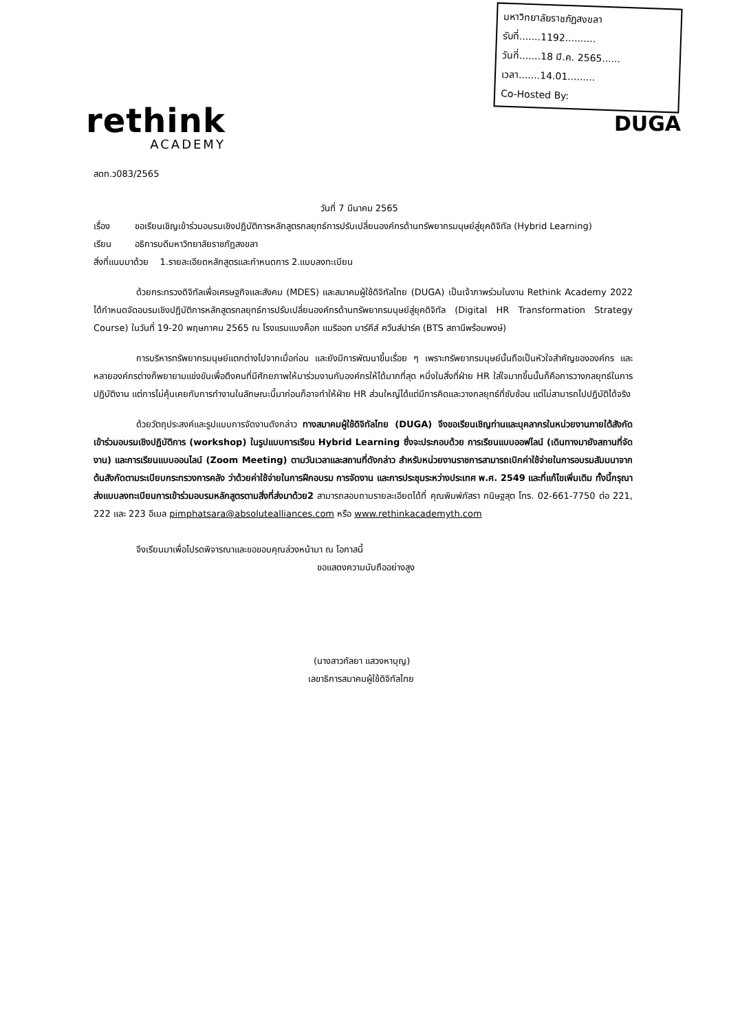rethink
ACADEMY
มหาวิทยาลัยราชภัฏสงขลา
รับที่.......1192..........
วันที่.......18 มี.ค. 2565......
เวลา.......14.01.........
Co-Hosted By:
DUGA
สดท.ว083/2565
วันที่ 7 มีนาคม 2565
เรื่อง ขอเรียนเชิญเข้าร่วมอบรมเชิงปฏิบัติการหลักสูตรกลยุทธ์การปรับเปลี่ยนองค์กรด้านทรัพยากรมนุษย์สู่ยุคดิจิทัล (Hybrid Learning)
เรียน อธิการบดีมหาวิทยาลัยราชภัฏสงขลา
สิ่งที่แนบมาด้วย 1.รายละเอียดหลักสูตรและกำหนดการ 2.แบบลงทะเบียน
ด้วยกระทรวงดิจิทัลเพื่อเศรษฐกิจและสังคม (MDES) และสมาคมผู้ใช้ดิจิทัลไทย (DUGA) เป็นเจ้าภาพร่วมในงาน Rethink Academy 2022 ได้กำหนดจัดอบรมเชิงปฏิบัติการหลักสูตรกลยุทธ์การปรับเปลี่ยนองค์กรด้านทรัพยากรมนุษย์สู่ยุคดิจิทัล (Digital HR Transformation Strategy Course) ในวันที่ 19-20 พฤษภาคม 2565 ณ โรงแรมแบงค็อก แมริออท มาร์คีส์ ควีนส์ปาร์ค (BTS สถานีพร้อมพงษ์)
การบริหารทรัพยากรมนุษย์แตกต่างไปจากเมื่อก่อน และยังมีการพัฒนาขึ้นเรื่อย ๆ เพราะทรัพยากรมนุษย์นั้นถือเป็นหัวใจสำคัญขององค์กร และหลายองค์กรต่างก็พยายามแข่งขันเพื่อดึงคนที่มีศักยภาพให้มาร่วมงานกับองค์กรให้ได้มากที่สุด หนึ่งในสิ่งที่ฝ่าย HR ใส่ใจมากขึ้นนั้นก็คือการวางกลยุทธ์ในการปฏิบัติงาน แต่การไม่คุ้นเคยกับการทำงานในลักษณะนี้มาก่อนก็อาจทำให้ฝ่าย HR ส่วนใหญ่ได้แต่มีการคิดและวางกลยุทธ์ที่ซับซ้อน แต่ไม่สามารถไปปฏิบัติได้จริง
ด้วยวัตถุประสงค์และรูปแบบการจัดงานดังกล่าว ทางสมาคมผู้ใช้ดิจิทัลไทย (DUGA) จึงขอเรียนเชิญท่านและบุคลากรในหน่วยงานภายใต้สังกัด เข้าร่วมอบรมเชิงปฏิบัติการ (workshop) ในรูปแบบการเรียน Hybrid Learning ซึ่งจะประกอบด้วย การเรียนแบบออฟไลน์ (เดินทางมายังสถานที่จัดงาน) และการเรียนแบบออนไลน์ (Zoom Meeting) ตามวันเวลาและสถานที่ดังกล่าว สำหรับหน่วยงานราชการสามารถเบิกค่าใช้จ่ายในการอบรมสัมมนาจากต้นสังกัดตามระเบียบกระทรวงการคลัง ว่าด้วยค่าใช้จ่ายในการฝึกอบรม การจัดงาน และการประชุมระหว่างประเทศ พ.ศ. 2549 และที่แก้ไขเพิ่มเติม ทั้งนี้กรุณาส่งแบบลงทะเบียนการเข้าร่วมอบรมหลักสูตรตามสิ่งที่ส่งมาด้วย2 สามารถสอบถามรายละเอียดได้ที่ คุณพิมพ์ภัสรา กนิษฐสุต โทร. 02-661-7750 ต่อ 221, 222 และ 223 อีเมล pimphatsara@absolutealliances.com หรือ www.rethinkacademyth.com
จึงเรียนมาเพื่อโปรดพิจารณาและขอขอบคุณล่วงหน้ามา ณ โอกาสนี้
ขอแสดงความนับถืออย่างสูง
​
(นางสาวกัลยา แสวงหาบุญ)
เลขาธิการสมาคมผู้ใช้ดิจิทัลไทย